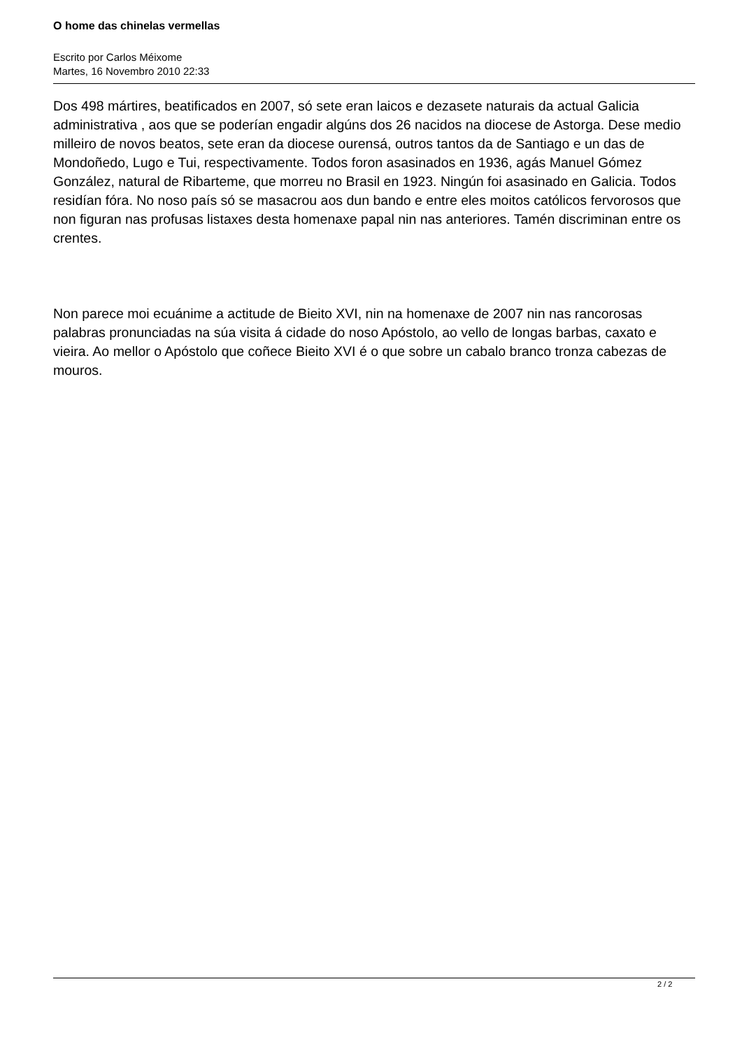O home das chinelas vermellas
Escrito por Carlos Méixome
Martes, 16 Novembro 2010 22:33
Dos 498 mártires, beatificados en 2007, só sete eran laicos e dezasete naturais da actual Galicia administrativa , aos que se poderían engadir algúns dos 26 nacidos na diocese de Astorga. Dese medio milleiro de novos beatos, sete eran da diocese ourensá, outros tantos da de Santiago e un das de Mondoñedo, Lugo e Tui, respectivamente. Todos foron asasinados en 1936, agás Manuel Gómez González, natural de Ribarteme, que morreu no Brasil en 1923. Ningún foi asasinado en Galicia. Todos residían fóra. No noso país só se masacrou aos dun bando e entre eles moitos católicos fervorosos que non figuran nas profusas listaxes desta homenaxe papal nin nas anteriores. Tamén discriminan entre os crentes.
Non parece moi ecuánime a actitude de Bieito XVI, nin na homenaxe de 2007 nin nas rancorosas palabras pronunciadas na súa visita á cidade do noso Apóstolo, ao vello de longas barbas, caxato e vieira. Ao mellor o Apóstolo que coñece Bieito XVI é o que sobre un cabalo branco tronza cabezas de mouros.
2 / 2